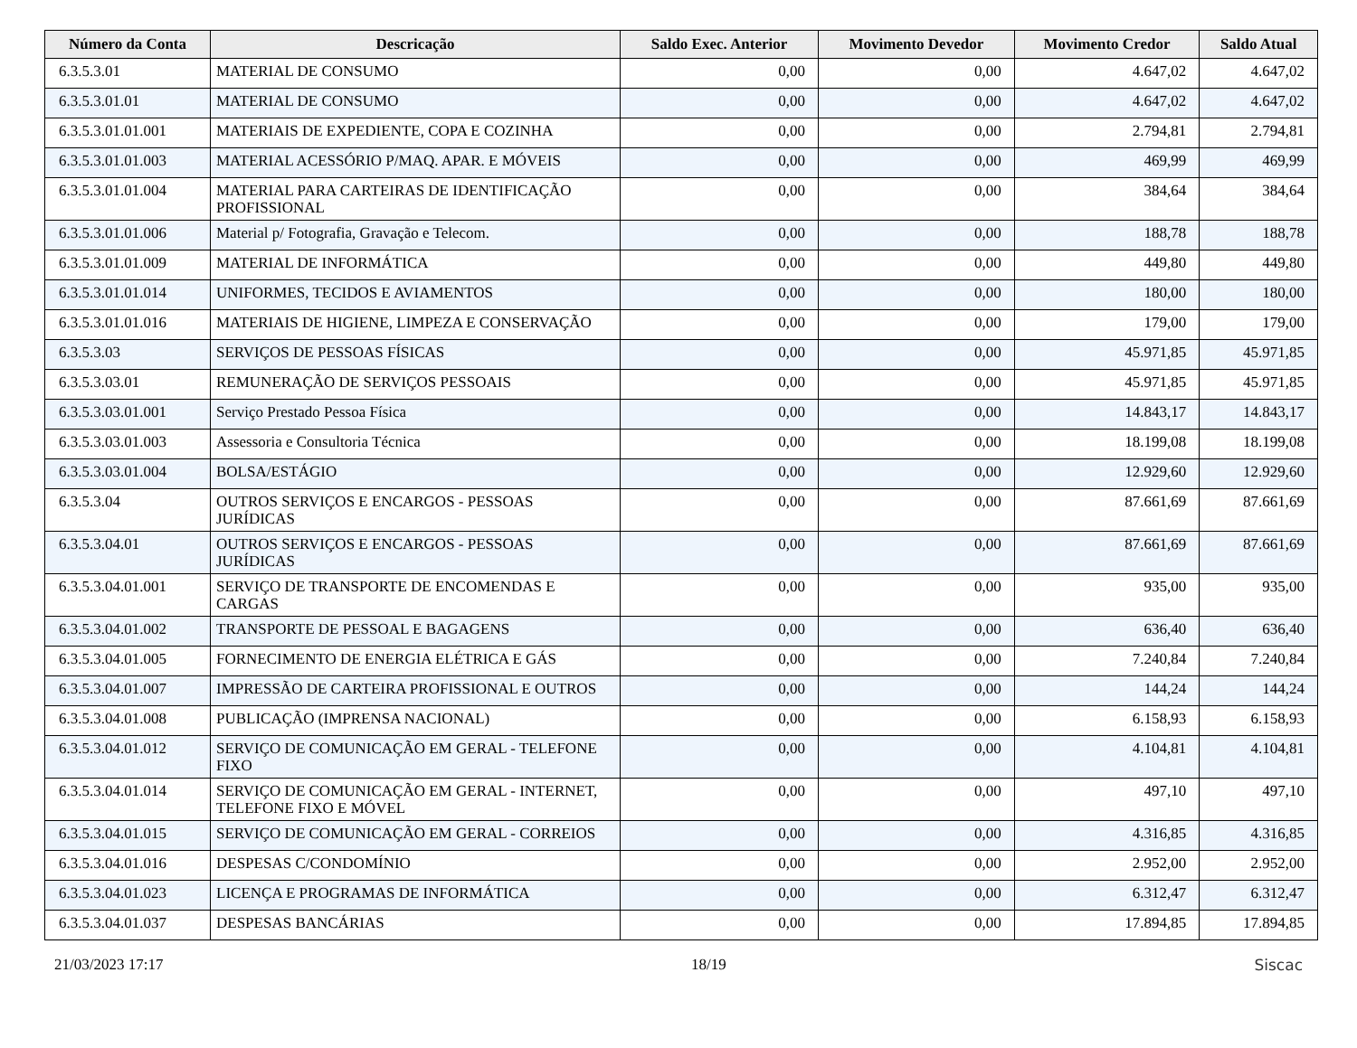| Número da Conta | Descricação | Saldo Exec. Anterior | Movimento Devedor | Movimento Credor | Saldo Atual |
| --- | --- | --- | --- | --- | --- |
| 6.3.5.3.01 | MATERIAL DE CONSUMO | 0,00 | 0,00 | 4.647,02 | 4.647,02 |
| 6.3.5.3.01.01 | MATERIAL DE CONSUMO | 0,00 | 0,00 | 4.647,02 | 4.647,02 |
| 6.3.5.3.01.01.001 | MATERIAIS DE EXPEDIENTE, COPA E COZINHA | 0,00 | 0,00 | 2.794,81 | 2.794,81 |
| 6.3.5.3.01.01.003 | MATERIAL ACESSÓRIO P/MAQ. APAR. E MÓVEIS | 0,00 | 0,00 | 469,99 | 469,99 |
| 6.3.5.3.01.01.004 | MATERIAL PARA CARTEIRAS DE IDENTIFICAÇÃO PROFISSIONAL | 0,00 | 0,00 | 384,64 | 384,64 |
| 6.3.5.3.01.01.006 | Material p/ Fotografia, Gravação e Telecom. | 0,00 | 0,00 | 188,78 | 188,78 |
| 6.3.5.3.01.01.009 | MATERIAL DE INFORMÁTICA | 0,00 | 0,00 | 449,80 | 449,80 |
| 6.3.5.3.01.01.014 | UNIFORMES, TECIDOS E AVIAMENTOS | 0,00 | 0,00 | 180,00 | 180,00 |
| 6.3.5.3.01.01.016 | MATERIAIS DE HIGIENE, LIMPEZA E CONSERVAÇÃO | 0,00 | 0,00 | 179,00 | 179,00 |
| 6.3.5.3.03 | SERVIÇOS DE PESSOAS FÍSICAS | 0,00 | 0,00 | 45.971,85 | 45.971,85 |
| 6.3.5.3.03.01 | REMUNERAÇÃO DE SERVIÇOS PESSOAIS | 0,00 | 0,00 | 45.971,85 | 45.971,85 |
| 6.3.5.3.03.01.001 | Serviço Prestado Pessoa Física | 0,00 | 0,00 | 14.843,17 | 14.843,17 |
| 6.3.5.3.03.01.003 | Assessoria e Consultoria Técnica | 0,00 | 0,00 | 18.199,08 | 18.199,08 |
| 6.3.5.3.03.01.004 | BOLSA/ESTÁGIO | 0,00 | 0,00 | 12.929,60 | 12.929,60 |
| 6.3.5.3.04 | OUTROS SERVIÇOS E ENCARGOS - PESSOAS JURÍDICAS | 0,00 | 0,00 | 87.661,69 | 87.661,69 |
| 6.3.5.3.04.01 | OUTROS SERVIÇOS E ENCARGOS - PESSOAS JURÍDICAS | 0,00 | 0,00 | 87.661,69 | 87.661,69 |
| 6.3.5.3.04.01.001 | SERVIÇO DE TRANSPORTE DE ENCOMENDAS E CARGAS | 0,00 | 0,00 | 935,00 | 935,00 |
| 6.3.5.3.04.01.002 | TRANSPORTE DE PESSOAL E BAGAGENS | 0,00 | 0,00 | 636,40 | 636,40 |
| 6.3.5.3.04.01.005 | FORNECIMENTO DE ENERGIA ELÉTRICA E GÁS | 0,00 | 0,00 | 7.240,84 | 7.240,84 |
| 6.3.5.3.04.01.007 | IMPRESSÃO DE CARTEIRA PROFISSIONAL E OUTROS | 0,00 | 0,00 | 144,24 | 144,24 |
| 6.3.5.3.04.01.008 | PUBLICAÇÃO (IMPRENSA NACIONAL) | 0,00 | 0,00 | 6.158,93 | 6.158,93 |
| 6.3.5.3.04.01.012 | SERVIÇO DE COMUNICAÇÃO EM GERAL - TELEFONE FIXO | 0,00 | 0,00 | 4.104,81 | 4.104,81 |
| 6.3.5.3.04.01.014 | SERVIÇO DE COMUNICAÇÃO EM GERAL - INTERNET, TELEFONE FIXO E MÓVEL | 0,00 | 0,00 | 497,10 | 497,10 |
| 6.3.5.3.04.01.015 | SERVIÇO DE COMUNICAÇÃO EM GERAL - CORREIOS | 0,00 | 0,00 | 4.316,85 | 4.316,85 |
| 6.3.5.3.04.01.016 | DESPESAS C/CONDOMÍNIO | 0,00 | 0,00 | 2.952,00 | 2.952,00 |
| 6.3.5.3.04.01.023 | LICENÇA E PROGRAMAS DE INFORMÁTICA | 0,00 | 0,00 | 6.312,47 | 6.312,47 |
| 6.3.5.3.04.01.037 | DESPESAS BANCÁRIAS | 0,00 | 0,00 | 17.894,85 | 17.894,85 |
21/03/2023 17:17 18/19 Siscac